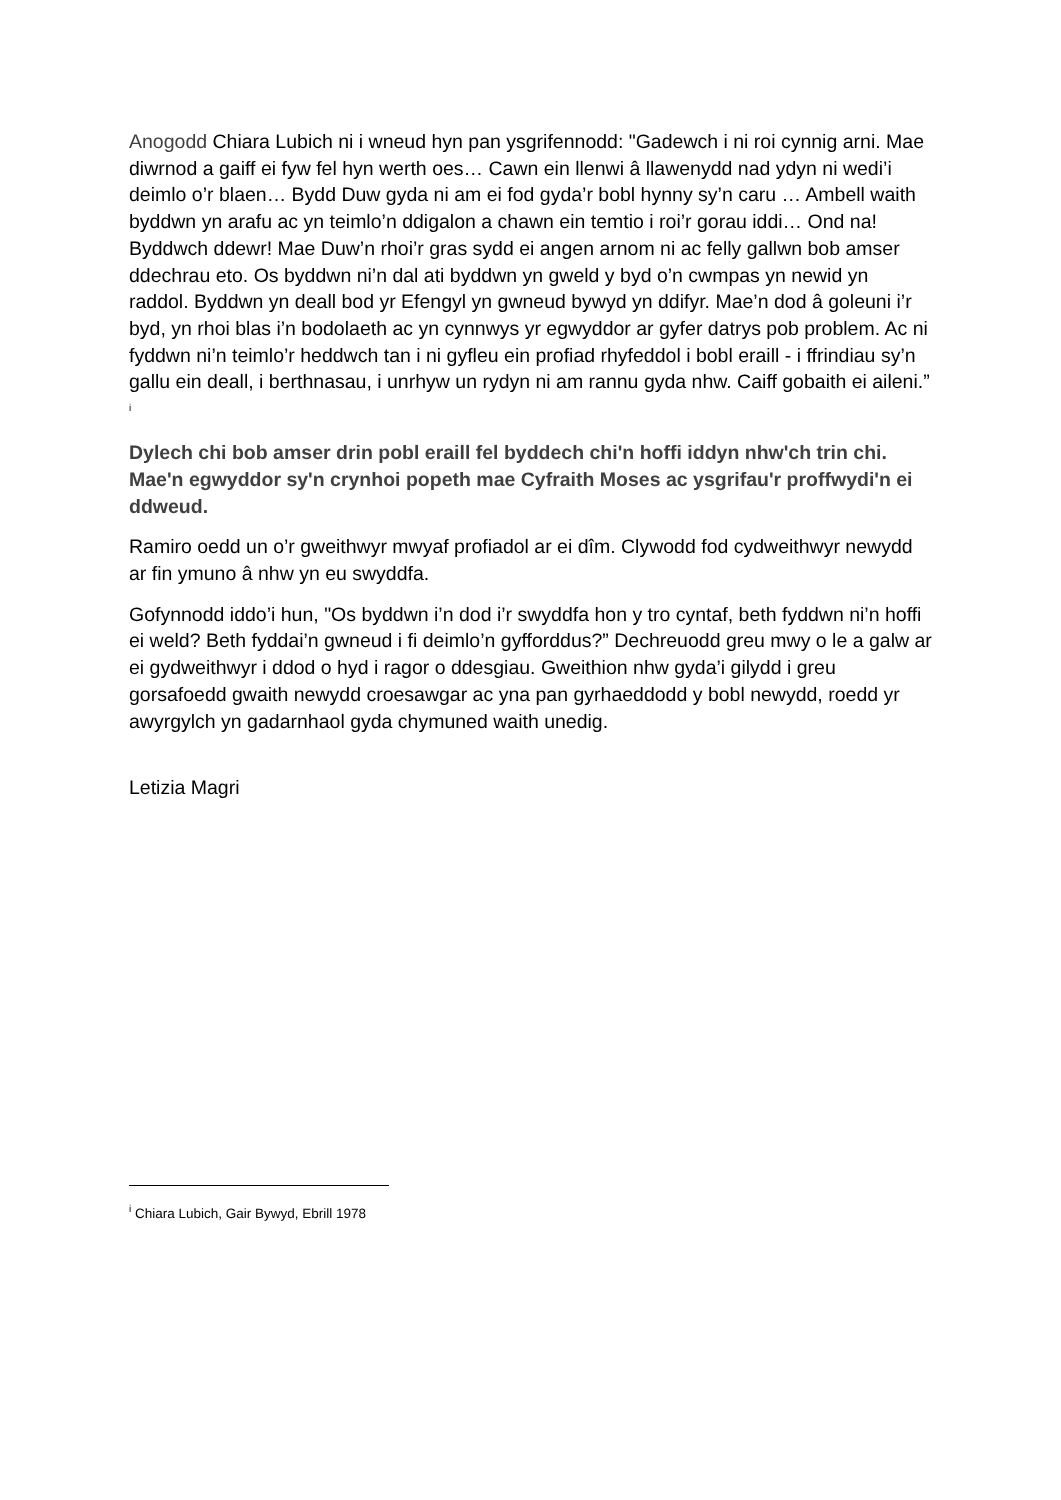Anogodd Chiara Lubich ni i wneud hyn pan ysgrifennodd: "Gadewch i ni roi cynnig arni. Mae diwrnod a gaiff ei fyw fel hyn werth oes… Cawn ein llenwi â llawenydd nad ydyn ni wedi’i deimlo o’r blaen… Bydd Duw gyda ni am ei fod gyda’r bobl hynny sy’n caru … Ambell waith byddwn yn arafu ac yn teimlo’n ddigalon a chawn ein temtio i roi’r gorau iddi… Ond na! Byddwch ddewr! Mae Duw’n rhoi’r gras sydd ei angen arnom ni ac felly gallwn bob amser ddechrau eto. Os byddwn ni’n dal ati byddwn yn gweld y byd o’n cwmpas yn newid yn raddol. Byddwn yn deall bod yr Efengyl yn gwneud bywyd yn ddifyr. Mae’n dod â goleuni i’r byd, yn rhoi blas i’n bodolaeth ac yn cynnwys yr egwyddor ar gyfer datrys pob problem. Ac ni fyddwn ni’n teimlo’r heddwch tan i ni gyfleu ein profiad rhyfeddol i bobl eraill - i ffrindiau sy’n gallu ein deall, i berthnasau, i unrhyw un rydyn ni am rannu gyda nhw. Caiff gobaith ei aileni.” <sup>i</sup>
Dylech chi bob amser drin pobl eraill fel byddech chi'n hoffi iddyn nhw'ch trin chi. Mae'n egwyddor sy'n crynhoi popeth mae Cyfraith Moses ac ysgrifau'r proffwydi'n ei ddweud.
Ramiro oedd un o’r gweithwyr mwyaf profiadol ar ei dîm. Clywodd fod cydweithwyr newydd ar fin ymuno â nhw yn eu swyddfa.
Gofynnodd iddo’i hun, "Os byddwn i’n dod i’r swyddfa hon y tro cyntaf, beth fyddwn ni’n hoffi ei weld? Beth fyddai’n gwneud i fi deimlo’n gyfforddus?” Dechreuodd greu mwy o le a galw ar ei gydweithwyr i ddod o hyd i ragor o ddesgiau. Gweithion nhw gyda’i gilydd i greu gorsafoedd gwaith newydd croesawgar ac yna pan gyrhaeddodd y bobl newydd, roedd yr awyrgylch yn gadarnhaol gyda chymuned waith unedig.
Letizia Magri
<sup>i</sup> Chiara Lubich, Gair Bywyd, Ebrill 1978